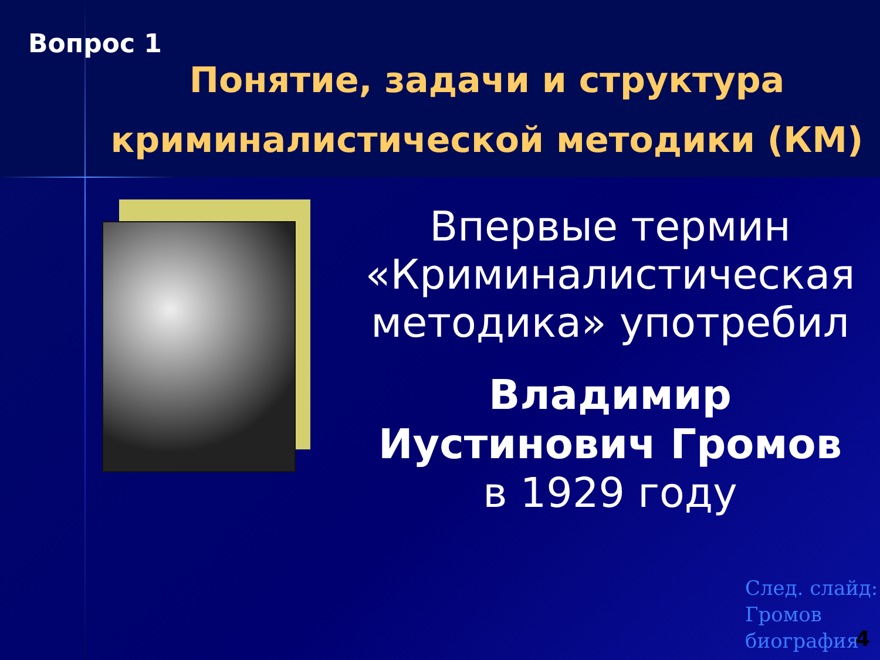Вопрос 1
Понятие, задачи и структура криминалистической методики (КМ)
Впервые термин «Криминалистическая методика» употребил
Владимир Иустинович Громов
в 1929 году
След. слайд:
Громов
биография
4